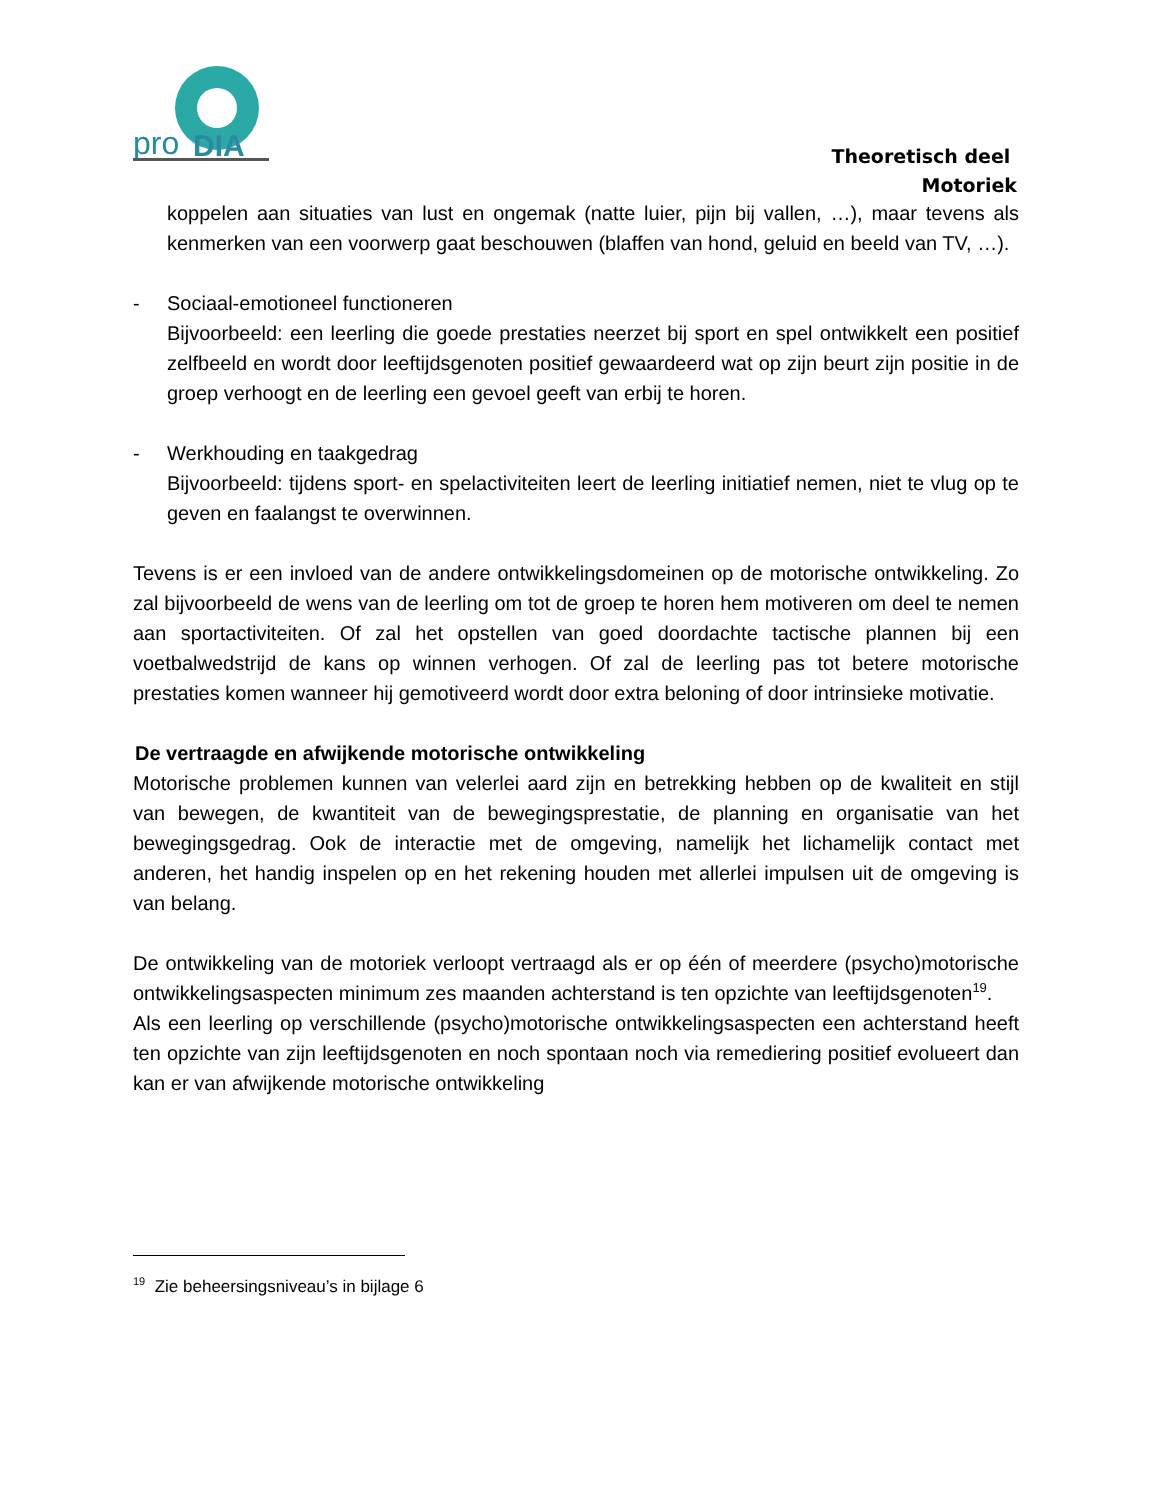pro
DIA
Theoretisch deel
Motoriek
koppelen aan situaties van lust en ongemak (natte luier, pijn bij vallen, …), maar tevens als kenmerken van een voorwerp gaat beschouwen (blaffen van hond, geluid en beeld van TV, …).
- Sociaal-emotioneel functioneren
Bijvoorbeeld: een leerling die goede prestaties neerzet bij sport en spel ontwikkelt een positief zelfbeeld en wordt door leeftijdsgenoten positief gewaardeerd wat op zijn beurt zijn positie in de groep verhoogt en de leerling een gevoel geeft van erbij te horen.
- Werkhouding en taakgedrag
Bijvoorbeeld: tijdens sport- en spelactiviteiten leert de leerling initiatief nemen, niet te vlug op te geven en faalangst te overwinnen.
Tevens is er een invloed van de andere ontwikkelingsdomeinen op de motorische ontwikkeling. Zo zal bijvoorbeeld de wens van de leerling om tot de groep te horen hem motiveren om deel te nemen aan sportactiviteiten. Of zal het opstellen van goed doordachte tactische plannen bij een voetbalwedstrijd de kans op winnen verhogen. Of zal de leerling pas tot betere motorische prestaties komen wanneer hij gemotiveerd wordt door extra beloning of door intrinsieke motivatie.
De vertraagde en afwijkende motorische ontwikkeling
Motorische problemen kunnen van velerlei aard zijn en betrekking hebben op de kwaliteit en stijl van bewegen, de kwantiteit van de bewegingsprestatie, de planning en organisatie van het bewegingsgedrag. Ook de interactie met de omgeving, namelijk het lichamelijk contact met anderen, het handig inspelen op en het rekening houden met allerlei impulsen uit de omgeving is van belang.
De ontwikkeling van de motoriek verloopt vertraagd als er op één of meerdere (psycho)motorische ontwikkelingsaspecten minimum zes maanden achterstand is ten opzichte van leeftijdsgenoten<sup>19</sup>.
Als een leerling op verschillende (psycho)motorische ontwikkelingsaspecten een achterstand heeft ten opzichte van zijn leeftijdsgenoten en noch spontaan noch via remediering positief evolueert dan kan er van afwijkende motorische ontwikkeling
<sup>19</sup> Zie beheersingsniveau’s in bijlage 6